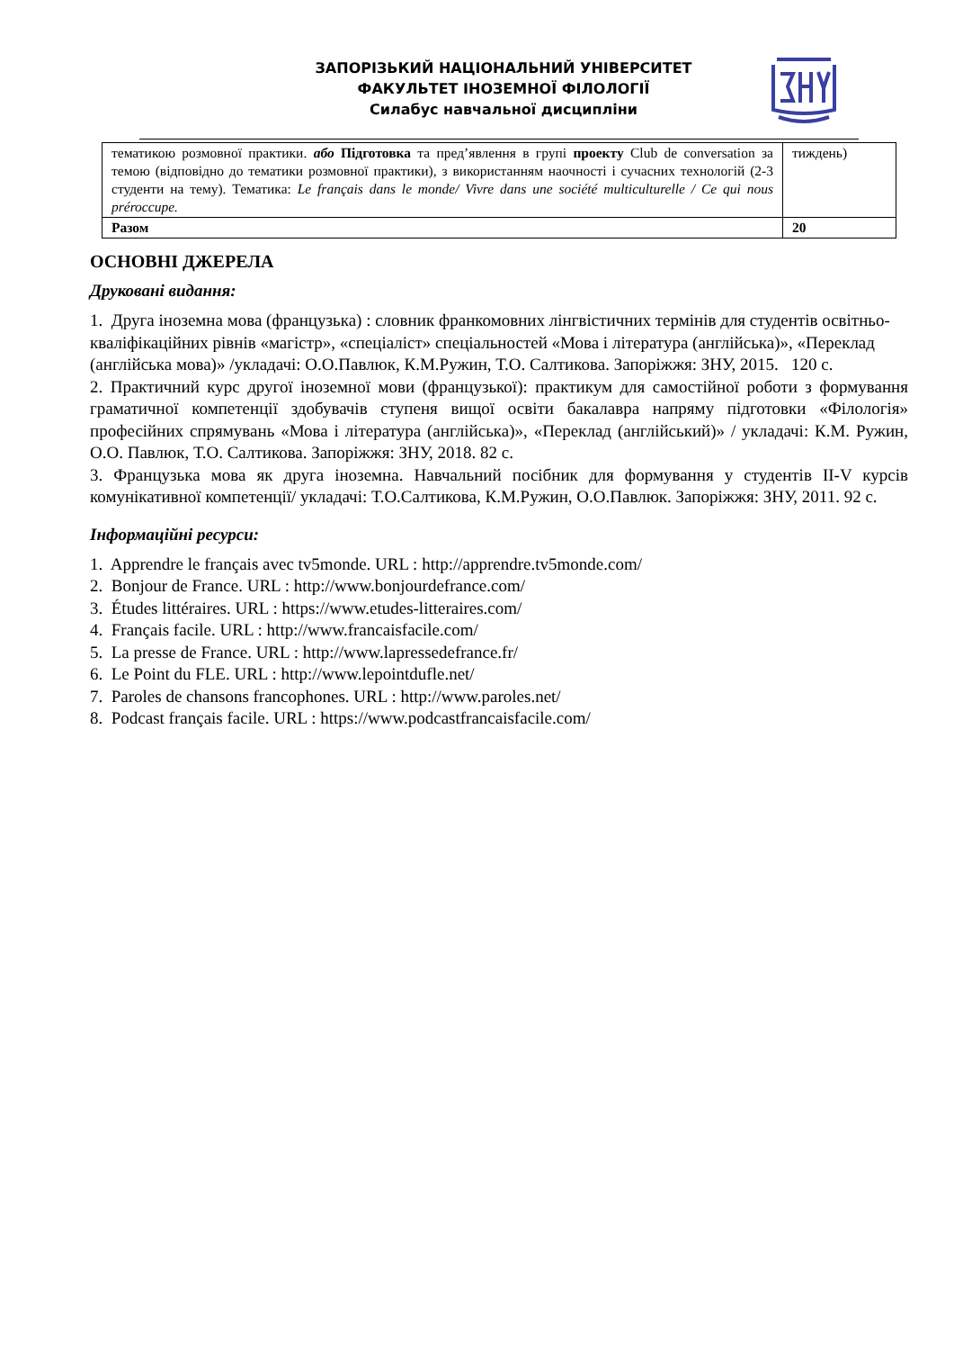ЗАПОРІЗЬКИЙ НАЦІОНАЛЬНИЙ УНІВЕРСИТЕТ
ФАКУЛЬТЕТ ІНОЗЕМНОЇ ФІЛОЛОГІЇ
Силабус навчальної дисципліни
| тематикою розмовної практики. або Підготовка та пред’явлення в групі проекту Club de conversation за темою (відповідно до тематики розмовної практики), з використанням наочності і сучасних технологій (2-3 студенти на тему). Тематика: Le français dans le monde/ Vivre dans une société multiculturelle / Ce qui nous préroccupe. | тиждень) |
| Разом | 20 |
ОСНОВНІ ДЖЕРЕЛА
Друковані видання:
1. Друга іноземна мова (французька) : словник франкомовних лінгвістичних термінів для студентів освітньо-кваліфікаційних рівнів «магістр», «спеціаліст» спеціальностей «Мова і література (англійська)», «Переклад (англійська мова)» /укладачі: О.О.Павлюк, К.М.Ружин, Т.О. Салтикова. Запоріжжя: ЗНУ, 2015. 120 с.
2. Практичний курс другої іноземної мови (французької): практикум для самостійної роботи з формування граматичної компетенції здобувачів ступеня вищої освіти бакалавра напряму підготовки «Філологія» професійних спрямувань «Мова і література (англійська)», «Переклад (англійський)» / укладачі: К.М. Ружин, О.О. Павлюк, Т.О. Салтикова. Запоріжжя: ЗНУ, 2018. 82 с.
3. Французька мова як друга іноземна. Навчальний посібник для формування у студентів II-V курсів комунікативної компетенції/ укладачі: Т.О.Салтикова, К.М.Ружин, О.О.Павлюк. Запоріжжя: ЗНУ, 2011. 92 с.
Інформаційні ресурси:
1. Apprendre le français avec tv5monde. URL : http://apprendre.tv5monde.com/
2. Bonjour de France. URL : http://www.bonjourdefrance.com/
3. Études littéraires. URL : https://www.etudes-litteraires.com/
4. Français facile. URL : http://www.francaisfacile.com/
5. La presse de France. URL : http://www.lapressedefrance.fr/
6. Le Point du FLE. URL : http://www.lepointdufle.net/
7. Paroles de chansons francophones. URL : http://www.paroles.net/
8. Podcast français facile. URL : https://www.podcastfrancaisfacile.com/